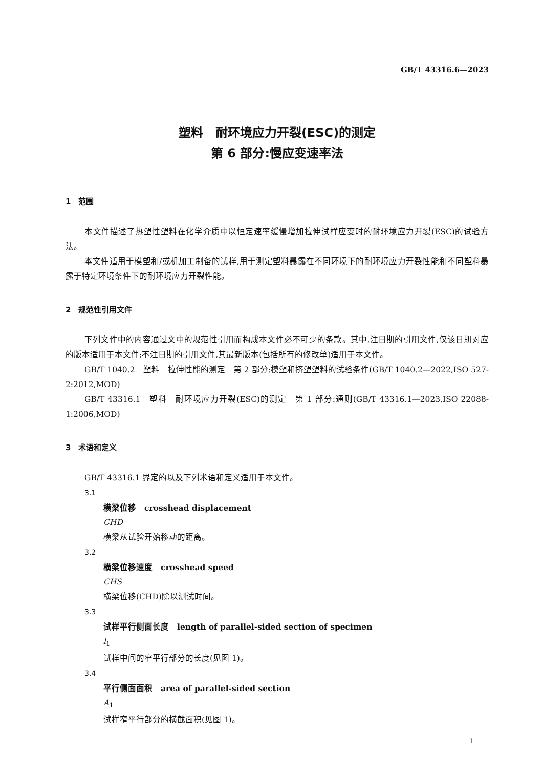GB/T 43316.6—2023
塑料　耐环境应力开裂(ESC)的测定
第 6 部分:慢应变速率法
1　范围
本文件描述了热塑性塑料在化学介质中以恒定速率缓慢增加拉伸试样应变时的耐环境应力开裂(ESC)的试验方法。
本文件适用于模塑和/或机加工制备的试样,用于测定塑料暴露在不同环境下的耐环境应力开裂性能和不同塑料暴露于特定环境条件下的耐环境应力开裂性能。
2　规范性引用文件
下列文件中的内容通过文中的规范性引用而构成本文件必不可少的条款。其中,注日期的引用文件,仅该日期对应的版本适用于本文件;不注日期的引用文件,其最新版本(包括所有的修改单)适用于本文件。
GB/T 1040.2　塑料　拉伸性能的测定　第 2 部分:模塑和挤塑塑料的试验条件(GB/T 1040.2—2022,ISO 527-2:2012,MOD)
GB/T 43316.1　塑料　耐环境应力开裂(ESC)的测定　第 1 部分:通则(GB/T 43316.1—2023,ISO 22088-1:2006,MOD)
3　术语和定义
GB/T 43316.1 界定的以及下列术语和定义适用于本文件。
3.1
横梁位移　crosshead displacement
CHD
横梁从试验开始移动的距离。
3.2
横梁位移速度　crosshead speed
CHS
横梁位移(CHD)除以测试时间。
3.3
试样平行侧面长度　length of parallel-sided section of specimen
l<sub>1</sub>
试样中间的窄平行部分的长度(见图 1)。
3.4
平行侧面面积　area of parallel-sided section
A<sub>1</sub>
试样窄平行部分的横截面积(见图 1)。
1